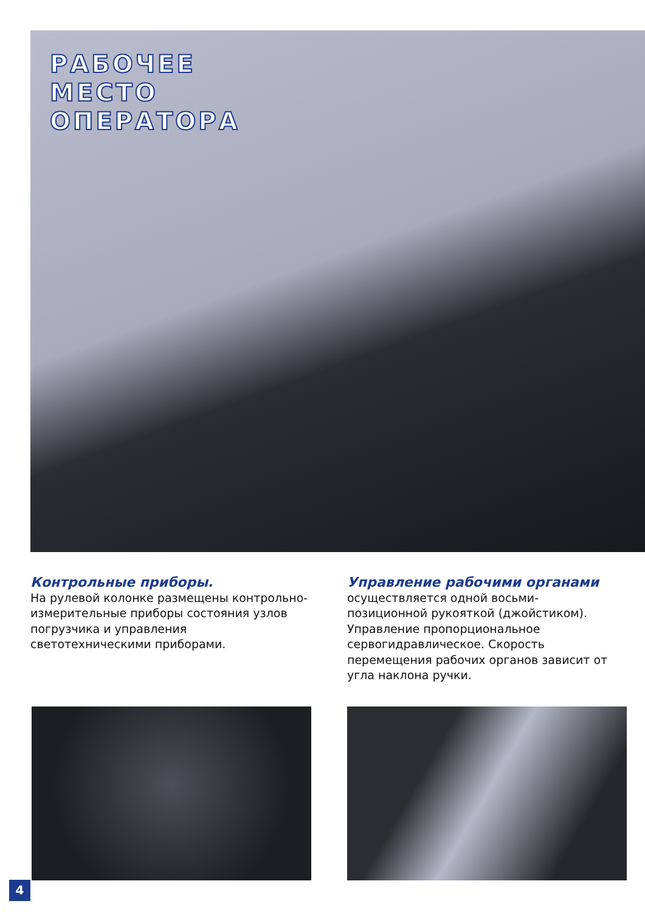РАБОЧЕЕ
МЕСТО
ОПЕРАТОРА
Контрольные приборы.
На рулевой колонке размещены контрольно-измерительные приборы состояния узлов погрузчика и управления светотехническими приборами.
Управление рабочими органами
осуществляется одной восьми-позиционной рукояткой (джойстиком). Управление пропорциональное сервогидравлическое. Скорость перемещения рабочих органов зависит от угла наклона ручки.
4